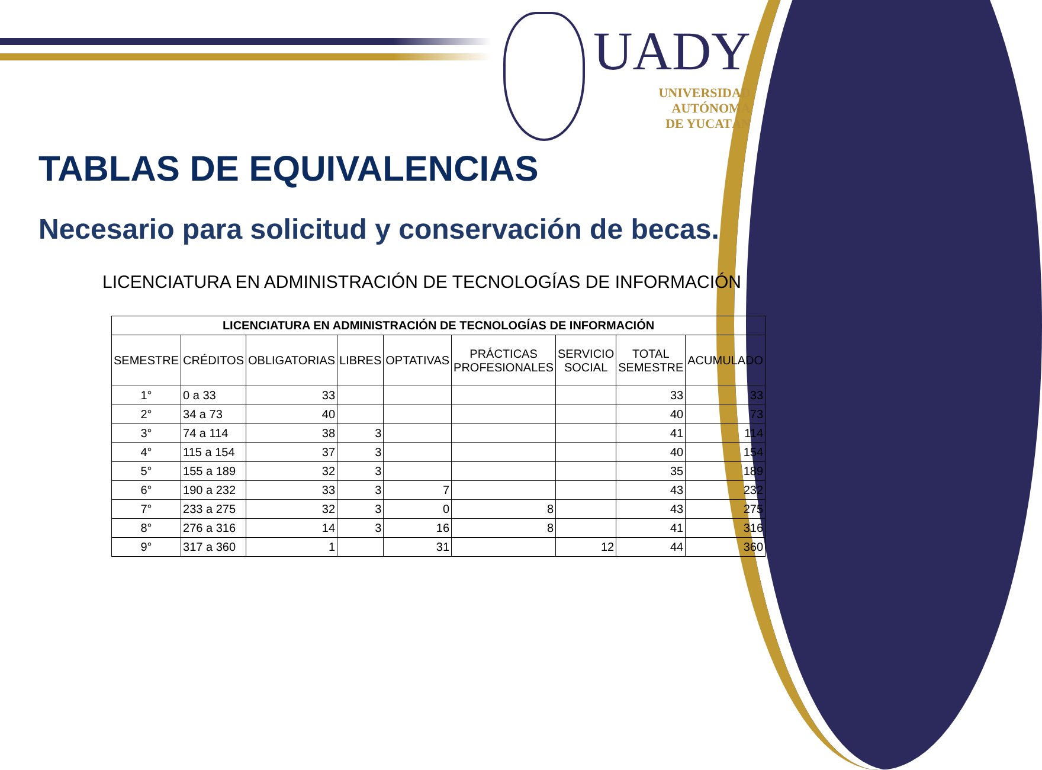UADY
UNIVERSIDAD
AUTÓNOMA
DE YUCATÁN
TABLAS DE EQUIVALENCIAS
Necesario para solicitud y conservación de becas.
LICENCIATURA EN ADMINISTRACIÓN DE TECNOLOGÍAS DE INFORMACIÓN
| LICENCIATURA EN ADMINISTRACIÓN DE TECNOLOGÍAS DE INFORMACIÓN | | | | | | | | |
| --- | --- | --- | --- | --- | --- | --- | --- | --- |
| SEMESTRE | CRÉDITOS | OBLIGATORIAS | LIBRES | OPTATIVAS | PRÁCTICAS PROFESIONALES | SERVICIO SOCIAL | TOTAL SEMESTRE | ACUMULADO |
| 1° | 0 a 33 | 33 | | | | | 33 | 33 |
| 2° | 34 a 73 | 40 | | | | | 40 | 73 |
| 3° | 74 a 114 | 38 | 3 | | | | 41 | 114 |
| 4° | 115 a 154 | 37 | 3 | | | | 40 | 154 |
| 5° | 155 a 189 | 32 | 3 | | | | 35 | 189 |
| 6° | 190 a 232 | 33 | 3 | 7 | | | 43 | 232 |
| 7° | 233 a 275 | 32 | 3 | 0 | 8 | | 43 | 275 |
| 8° | 276 a 316 | 14 | 3 | 16 | 8 | | 41 | 316 |
| 9° | 317 a 360 | 1 | | 31 | | 12 | 44 | 360 |